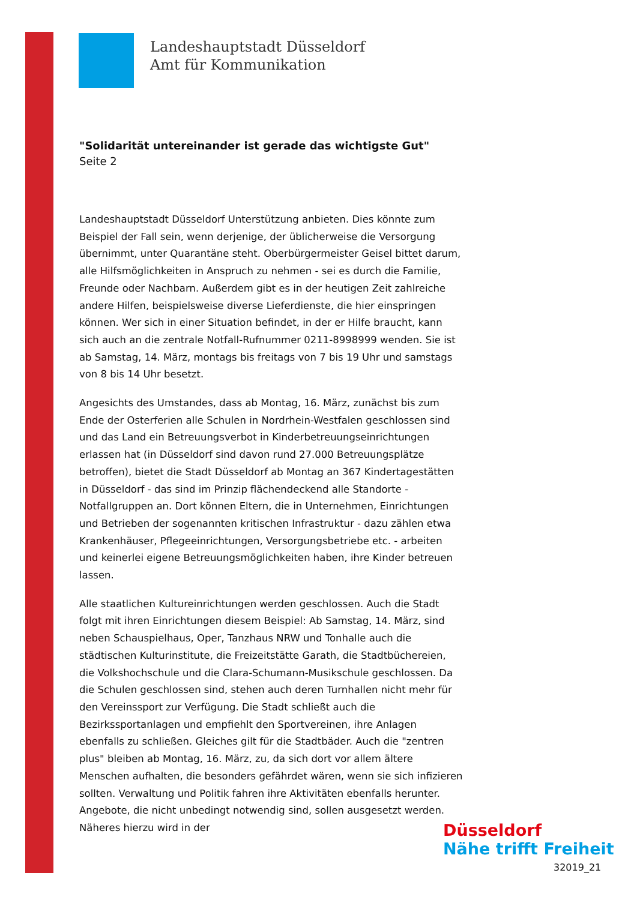Landeshauptstadt Düsseldorf
Amt für Kommunikation
"Solidarität untereinander ist gerade das wichtigste Gut"
Seite 2
Landeshauptstadt Düsseldorf Unterstützung anbieten. Dies könnte zum Beispiel der Fall sein, wenn derjenige, der üblicherweise die Versorgung übernimmt, unter Quarantäne steht. Oberbürgermeister Geisel bittet darum, alle Hilfsmöglichkeiten in Anspruch zu nehmen - sei es durch die Familie, Freunde oder Nachbarn. Außerdem gibt es in der heutigen Zeit zahlreiche andere Hilfen, beispielsweise diverse Lieferdienste, die hier einspringen können. Wer sich in einer Situation befindet, in der er Hilfe braucht, kann sich auch an die zentrale Notfall-Rufnummer 0211-8998999 wenden. Sie ist ab Samstag, 14. März, montags bis freitags von 7 bis 19 Uhr und samstags von 8 bis 14 Uhr besetzt.
Angesichts des Umstandes, dass ab Montag, 16. März, zunächst bis zum Ende der Osterferien alle Schulen in Nordrhein-Westfalen geschlossen sind und das Land ein Betreuungsverbot in Kinderbetreuungseinrichtungen erlassen hat (in Düsseldorf sind davon rund 27.000 Betreuungsplätze betroffen), bietet die Stadt Düsseldorf ab Montag an 367 Kindertagestätten in Düsseldorf - das sind im Prinzip flächendeckend alle Standorte - Notfallgruppen an. Dort können Eltern, die in Unternehmen, Einrichtungen und Betrieben der sogenannten kritischen Infrastruktur - dazu zählen etwa Krankenhäuser, Pflegeeinrichtungen, Versorgungsbetriebe etc. - arbeiten und keinerlei eigene Betreuungsmöglichkeiten haben, ihre Kinder betreuen lassen.
Alle staatlichen Kultureinrichtungen werden geschlossen. Auch die Stadt folgt mit ihren Einrichtungen diesem Beispiel: Ab Samstag, 14. März, sind neben Schauspielhaus, Oper, Tanzhaus NRW und Tonhalle auch die städtischen Kulturinstitute, die Freizeitstätte Garath, die Stadtbüchereien, die Volkshochschule und die Clara-Schumann-Musikschule geschlossen. Da die Schulen geschlossen sind, stehen auch deren Turnhallen nicht mehr für den Vereinssport zur Verfügung. Die Stadt schließt auch die Bezirkssportanlagen und empfiehlt den Sportvereinen, ihre Anlagen ebenfalls zu schließen. Gleiches gilt für die Stadtbäder. Auch die "zentren plus" bleiben ab Montag, 16. März, zu, da sich dort vor allem ältere Menschen aufhalten, die besonders gefährdet wären, wenn sie sich infizieren sollten. Verwaltung und Politik fahren ihre Aktivitäten ebenfalls herunter. Angebote, die nicht unbedingt notwendig sind, sollen ausgesetzt werden. Näheres hierzu wird in der
Düsseldorf
Nähe trifft Freiheit
32019_21